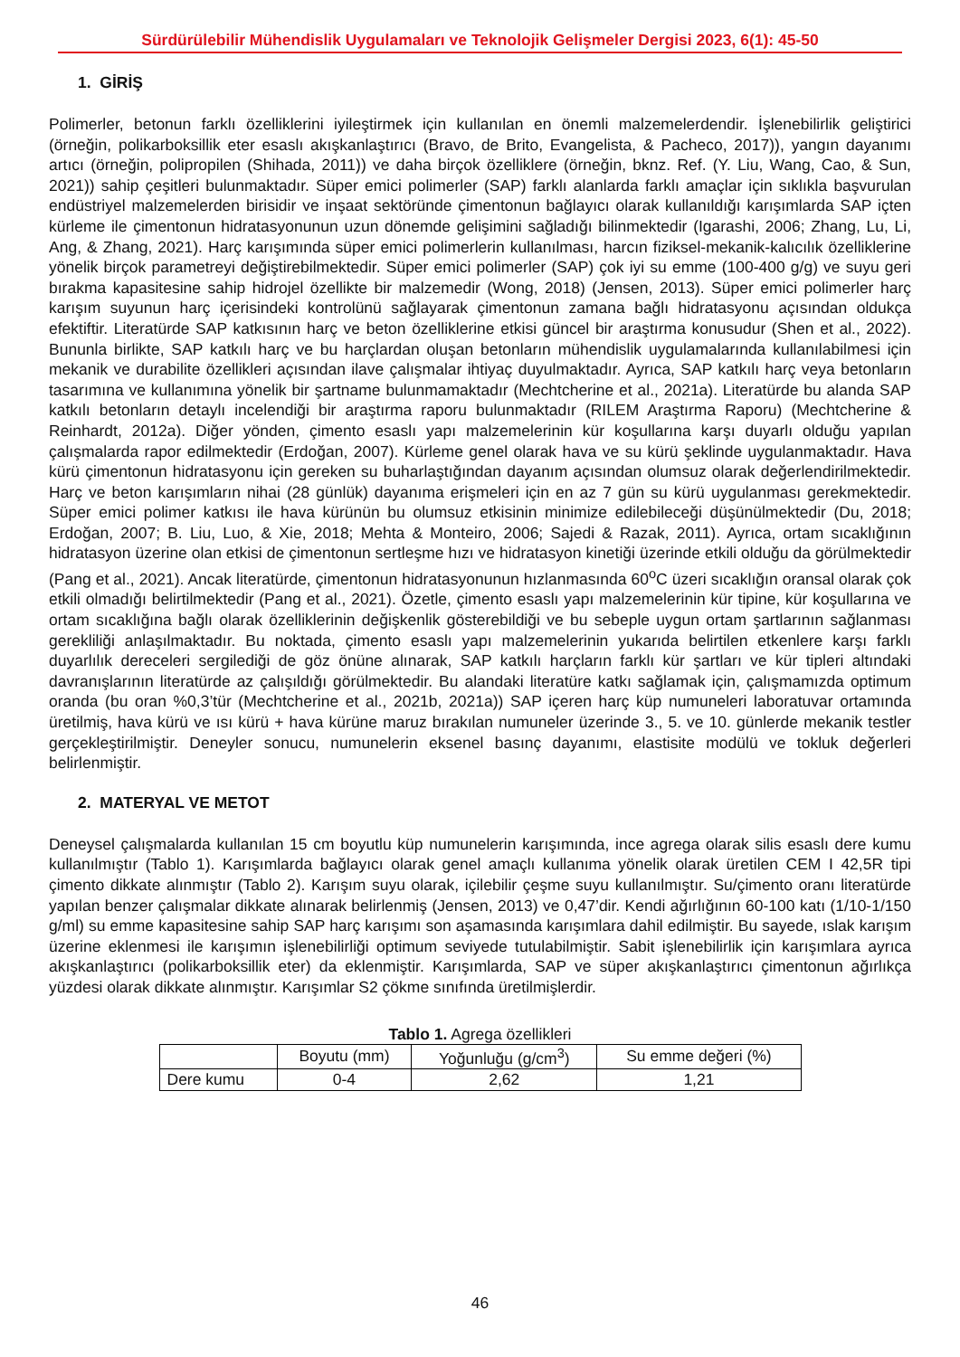Sürdürülebilir Mühendislik Uygulamaları ve Teknolojik Gelişmeler Dergisi 2023, 6(1): 45-50
1. GİRİŞ
Polimerler, betonun farklı özelliklerini iyileştirmek için kullanılan en önemli malzemelerdendir. İşlenebilirlik geliştirici (örneğin, polikarboksillik eter esaslı akışkanlaştırıcı (Bravo, de Brito, Evangelista, & Pacheco, 2017)), yangın dayanımı artıcı (örneğin, polipropilen (Shihada, 2011)) ve daha birçok özelliklere (örneğin, bknz. Ref. (Y. Liu, Wang, Cao, & Sun, 2021)) sahip çeşitleri bulunmaktadır. Süper emici polimerler (SAP) farklı alanlarda farklı amaçlar için sıklıkla başvurulan endüstriyel malzemelerden birisidir ve inşaat sektöründe çimentonun bağlayıcı olarak kullanıldığı karışımlarda SAP içten kürleme ile çimentonun hidratasyonunun uzun dönemde gelişimini sağladığı bilinmektedir (Igarashi, 2006; Zhang, Lu, Li, Ang, & Zhang, 2021). Harç karışımında süper emici polimerlerin kullanılması, harcın fiziksel-mekanik-kalıcılık özelliklerine yönelik birçok parametreyi değiştirebilmektedir. Süper emici polimerler (SAP) çok iyi su emme (100-400 g/g) ve suyu geri bırakma kapasitesine sahip hidrojel özellikte bir malzemedir (Wong, 2018) (Jensen, 2013). Süper emici polimerler harç karışım suyunun harç içerisindeki kontrolünü sağlayarak çimentonun zamana bağlı hidratasyonu açısından oldukça efektiftir. Literatürde SAP katkısının harç ve beton özelliklerine etkisi güncel bir araştırma konusudur (Shen et al., 2022). Bununla birlikte, SAP katkılı harç ve bu harçlardan oluşan betonların mühendislik uygulamalarında kullanılabilmesi için mekanik ve durabilite özellikleri açısından ilave çalışmalar ihtiyaç duyulmaktadır. Ayrıca, SAP katkılı harç veya betonların tasarımına ve kullanımına yönelik bir şartname bulunmamaktadır (Mechtcherine et al., 2021a). Literatürde bu alanda SAP katkılı betonların detaylı incelendiği bir araştırma raporu bulunmaktadır (RILEM Araştırma Raporu) (Mechtcherine & Reinhardt, 2012a). Diğer yönden, çimento esaslı yapı malzemelerinin kür koşullarına karşı duyarlı olduğu yapılan çalışmalarda rapor edilmektedir (Erdoğan, 2007). Kürleme genel olarak hava ve su kürü şeklinde uygulanmaktadır. Hava kürü çimentonun hidratasyonu için gereken su buharlaştığından dayanım açısından olumsuz olarak değerlendirilmektedir. Harç ve beton karışımların nihai (28 günlük) dayanıma erişmeleri için en az 7 gün su kürü uygulanması gerekmektedir. Süper emici polimer katkısı ile hava kürünün bu olumsuz etkisinin minimize edilebileceği düşünülmektedir (Du, 2018; Erdoğan, 2007; B. Liu, Luo, & Xie, 2018; Mehta & Monteiro, 2006; Sajedi & Razak, 2011). Ayrıca, ortam sıcaklığının hidratasyon üzerine olan etkisi de çimentonun sertleşme hızı ve hidratasyon kinetiği üzerinde etkili olduğu da görülmektedir (Pang et al., 2021). Ancak literatürde, çimentonun hidratasyonunun hızlanmasında 60<sup>o</sup>C üzeri sıcaklığın oransal olarak çok etkili olmadığı belirtilmektedir (Pang et al., 2021). Özetle, çimento esaslı yapı malzemelerinin kür tipine, kür koşullarına ve ortam sıcaklığına bağlı olarak özelliklerinin değişkenlik gösterebildiği ve bu sebeple uygun ortam şartlarının sağlanması gerekliliği anlaşılmaktadır. Bu noktada, çimento esaslı yapı malzemelerinin yukarıda belirtilen etkenlere karşı farklı duyarlılık dereceleri sergilediği de göz önüne alınarak, SAP katkılı harçların farklı kür şartları ve kür tipleri altındaki davranışlarının literatürde az çalışıldığı görülmektedir. Bu alandaki literatüre katkı sağlamak için, çalışmamızda optimum oranda (bu oran %0,3’tür (Mechtcherine et al., 2021b, 2021a)) SAP içeren harç küp numuneleri laboratuvar ortamında üretilmiş, hava kürü ve ısı kürü + hava kürüne maruz bırakılan numuneler üzerinde 3., 5. ve 10. günlerde mekanik testler gerçekleştirilmiştir. Deneyler sonucu, numunelerin eksenel basınç dayanımı, elastisite modülü ve tokluk değerleri belirlenmiştir.
2. MATERYAL VE METOT
Deneysel çalışmalarda kullanılan 15 cm boyutlu küp numunelerin karışımında, ince agrega olarak silis esaslı dere kumu kullanılmıştır (Tablo 1). Karışımlarda bağlayıcı olarak genel amaçlı kullanıma yönelik olarak üretilen CEM I 42,5R tipi çimento dikkate alınmıştır (Tablo 2). Karışım suyu olarak, içilebilir çeşme suyu kullanılmıştır. Su/çimento oranı literatürde yapılan benzer çalışmalar dikkate alınarak belirlenmiş (Jensen, 2013) ve 0,47’dir. Kendi ağırlığının 60-100 katı (1/10-1/150 g/ml) su emme kapasitesine sahip SAP harç karışımı son aşamasında karışımlara dahil edilmiştir. Bu sayede, ıslak karışım üzerine eklenmesi ile karışımın işlenebilirliği optimum seviyede tutulabilmiştir. Sabit işlenebilirlik için karışımlara ayrıca akışkanlaştırıcı (polikarboksillik eter) da eklenmiştir. Karışımlarda, SAP ve süper akışkanlaştırıcı çimentonun ağırlıkça yüzdesi olarak dikkate alınmıştır. Karışımlar S2 çökme sınıfında üretilmişlerdir.
Tablo 1. Agrega özellikleri
| | Boyutu (mm) | Yoğunluğu (g/cm<sup>3</sup>) | Su emme değeri (%) |
| --- | --- | --- | --- |
| Dere kumu | 0-4 | 2,62 | 1,21 |
46